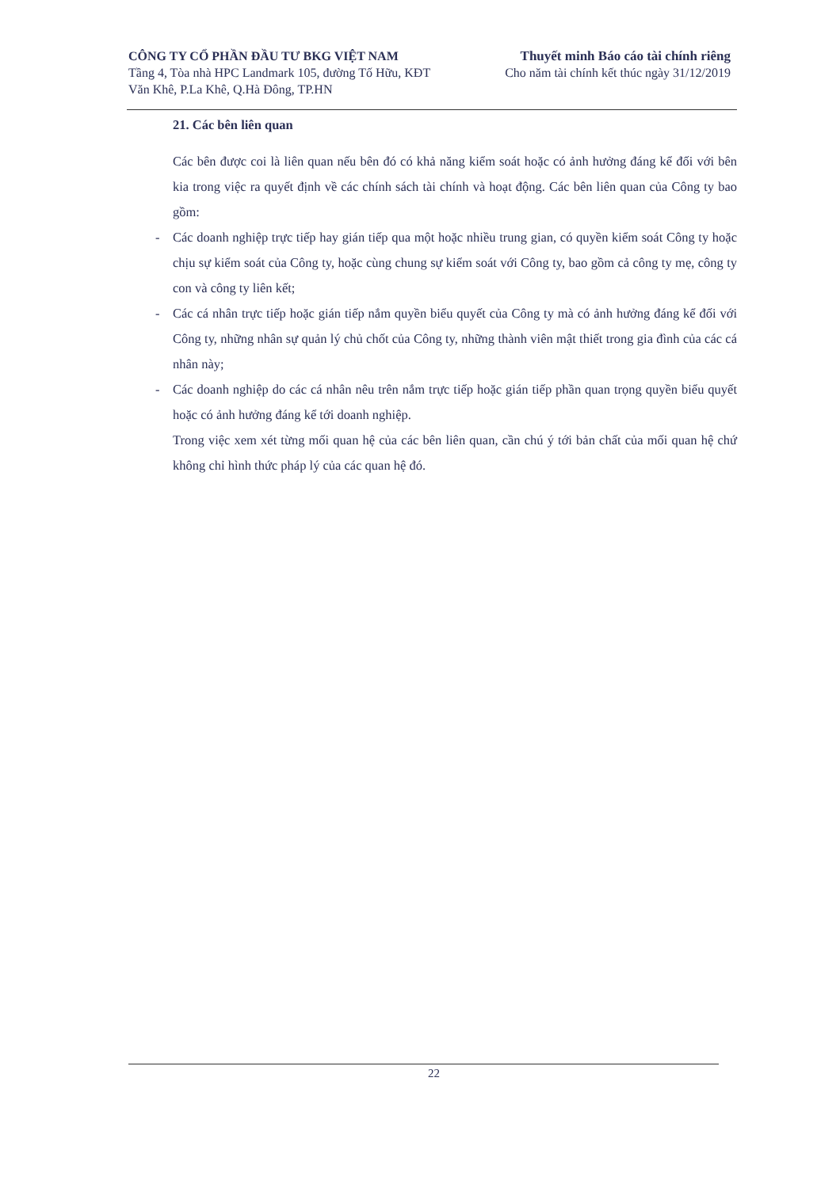CÔNG TY CỔ PHẦN ĐẦU TƯ BKG VIỆT NAM
Tầng 4, Tòa nhà HPC Landmark 105, đường Tố Hữu, KĐT
Văn Khê, P.La Khê, Q.Hà Đông, TP.HN
Thuyết minh Báo cáo tài chính riêng
Cho năm tài chính kết thúc ngày 31/12/2019
21. Các bên liên quan
Các bên được coi là liên quan nếu bên đó có khả năng kiểm soát hoặc có ảnh hưởng đáng kể đối với bên kia trong việc ra quyết định về các chính sách tài chính và hoạt động. Các bên liên quan của Công ty bao gồm:
- Các doanh nghiệp trực tiếp hay gián tiếp qua một hoặc nhiều trung gian, có quyền kiểm soát Công ty hoặc chịu sự kiểm soát của Công ty, hoặc cùng chung sự kiểm soát với Công ty, bao gồm cả công ty mẹ, công ty con và công ty liên kết;
- Các cá nhân trực tiếp hoặc gián tiếp nắm quyền biểu quyết của Công ty mà có ảnh hưởng đáng kể đối với Công ty, những nhân sự quản lý chủ chốt của Công ty, những thành viên mật thiết trong gia đình của các cá nhân này;
- Các doanh nghiệp do các cá nhân nêu trên nắm trực tiếp hoặc gián tiếp phần quan trọng quyền biểu quyết hoặc có ảnh hưởng đáng kể tới doanh nghiệp.
Trong việc xem xét từng mối quan hệ của các bên liên quan, cần chú ý tới bản chất của mối quan hệ chứ không chỉ hình thức pháp lý của các quan hệ đó.
22